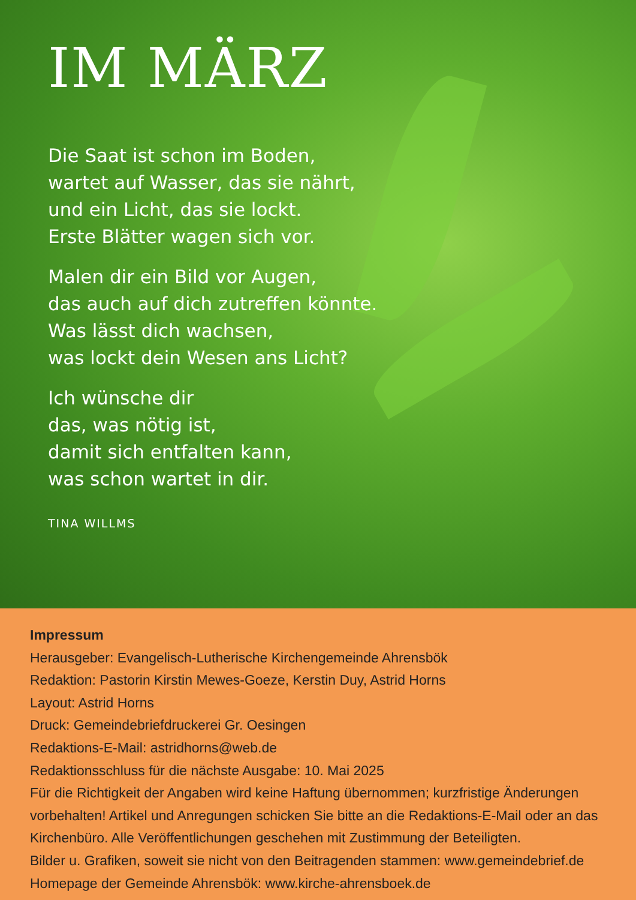IM MÄRZ
Die Saat ist schon im Boden,
wartet auf Wasser, das sie nährt,
und ein Licht, das sie lockt.
Erste Blätter wagen sich vor.
Malen dir ein Bild vor Augen,
das auch auf dich zutreffen könnte.
Was lässt dich wachsen,
was lockt dein Wesen ans Licht?
Ich wünsche dir
das, was nötig ist,
damit sich entfalten kann,
was schon wartet in dir.
TINA WILLMS
Impressum
Herausgeber: Evangelisch-Lutherische Kirchengemeinde Ahrensbök
Redaktion: Pastorin Kirstin Mewes-Goeze, Kerstin Duy, Astrid Horns
Layout: Astrid Horns
Druck: Gemeindebriefdruckerei Gr. Oesingen
Redaktions-E-Mail: astridhorns@web.de
Redaktionsschluss für die nächste Ausgabe: 10. Mai 2025
Für die Richtigkeit der Angaben wird keine Haftung übernommen; kurzfristige Änderungen vorbehalten! Artikel und Anregungen schicken Sie bitte an die Redaktions-E-Mail oder an das Kirchenbüro. Alle Veröffentlichungen geschehen mit Zustimmung der Beteiligten.
Bilder u. Grafiken, soweit sie nicht von den Beitragenden stammen: www.gemeindebrief.de
Homepage der Gemeinde Ahrensbök: www.kirche-ahrensboek.de